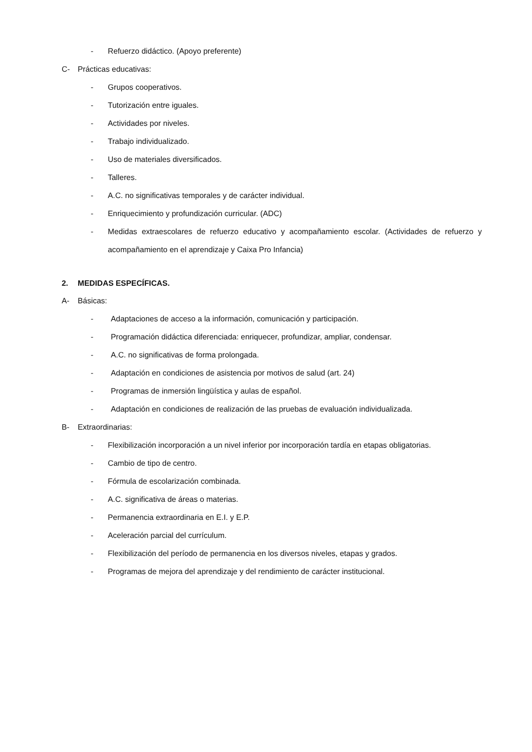- Refuerzo didáctico. (Apoyo preferente)
C- Prácticas educativas:
- Grupos cooperativos.
- Tutorización entre iguales.
- Actividades por niveles.
- Trabajo individualizado.
- Uso de materiales diversificados.
- Talleres.
- A.C. no significativas temporales y de carácter individual.
- Enriquecimiento y profundización curricular. (ADC)
- Medidas extraescolares de refuerzo educativo y acompañamiento escolar. (Actividades de refuerzo y acompañamiento en el aprendizaje y Caixa Pro Infancia)
2. MEDIDAS ESPECÍFICAS.
A- Básicas:
- Adaptaciones de acceso a la información, comunicación y participación.
- Programación didáctica diferenciada: enriquecer, profundizar, ampliar, condensar.
- A.C. no significativas de forma prolongada.
- Adaptación en condiciones de asistencia por motivos de salud (art. 24)
- Programas de inmersión lingüística y aulas de español.
- Adaptación en condiciones de realización de las pruebas de evaluación individualizada.
B- Extraordinarias:
- Flexibilización incorporación a un nivel inferior por incorporación tardía en etapas obligatorias.
- Cambio de tipo de centro.
- Fórmula de escolarización combinada.
- A.C. significativa de áreas o materias.
- Permanencia extraordinaria en E.I. y E.P.
- Aceleración parcial del currículum.
- Flexibilización del período de permanencia en los diversos niveles, etapas y grados.
- Programas de mejora del aprendizaje y del rendimiento de carácter institucional.